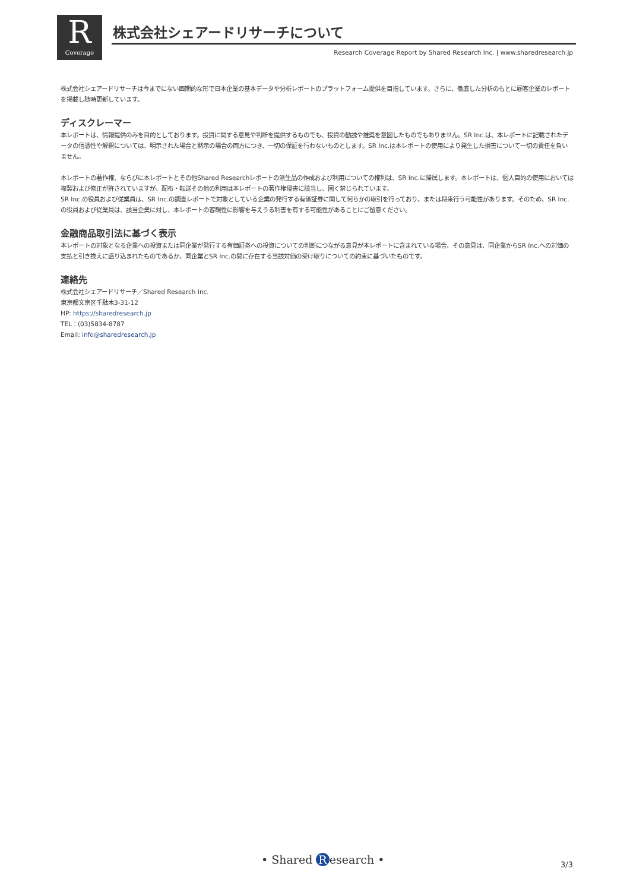R
Coverage
株式会社シェアードリサーチについて
Research Coverage Report by Shared Research Inc. | www.sharedresearch.jp
株式会社シェアードリサーチは今までにない画期的な形で日本企業の基本データや分析レポートのプラットフォーム提供を目指しています。さらに、徹底した分析のもとに顧客企業のレポートを掲載し随時更新しています。
ディスクレーマー
本レポートは、情報提供のみを目的としております。投資に関する意見や判断を提供するものでも、投資の勧誘や推奨を意図したものでもありません。SR Inc.は、本レポートに記載されたデータの信憑性や解釈については、明示された場合と黙示の場合の両方につき、一切の保証を行わないものとします。SR Inc.は本レポートの使用により発生した損害について一切の責任を負いません。
本レポートの著作権、ならびに本レポートとその他Shared Researchレポートの派生品の作成および利用についての権利は、SR Inc.に帰属します。本レポートは、個人目的の使用においては複製および修正が許されていますが、配布・転送その他の利用は本レポートの著作権侵害に該当し、固く禁じられています。
SR Inc.の役員および従業員は、SR Inc.の調査レポートで対象としている企業の発行する有価証券に関して何らかの取引を行っており、または将来行う可能性があります。そのため、SR Inc.の役員および従業員は、該当企業に対し、本レポートの客観性に影響を与えうる利害を有する可能性があることにご留意ください。
金融商品取引法に基づく表示
本レポートの対象となる企業への投資または同企業が発行する有価証券への投資についての判断につながる意見が本レポートに含まれている場合、その意見は、同企業からSR Inc.への対価の支払と引き換えに盛り込まれたものであるか、同企業とSR Inc.の間に存在する当該対価の受け取りについての約束に基づいたものです。
連絡先
株式会社シェアードリサーチ／Shared Research Inc.
東京都文京区千駄木3-31-12
HP: https://sharedresearch.jp
TEL：(03)5834-8787
Email: info@sharedresearch.jp
• Shared R esearch • 3/3